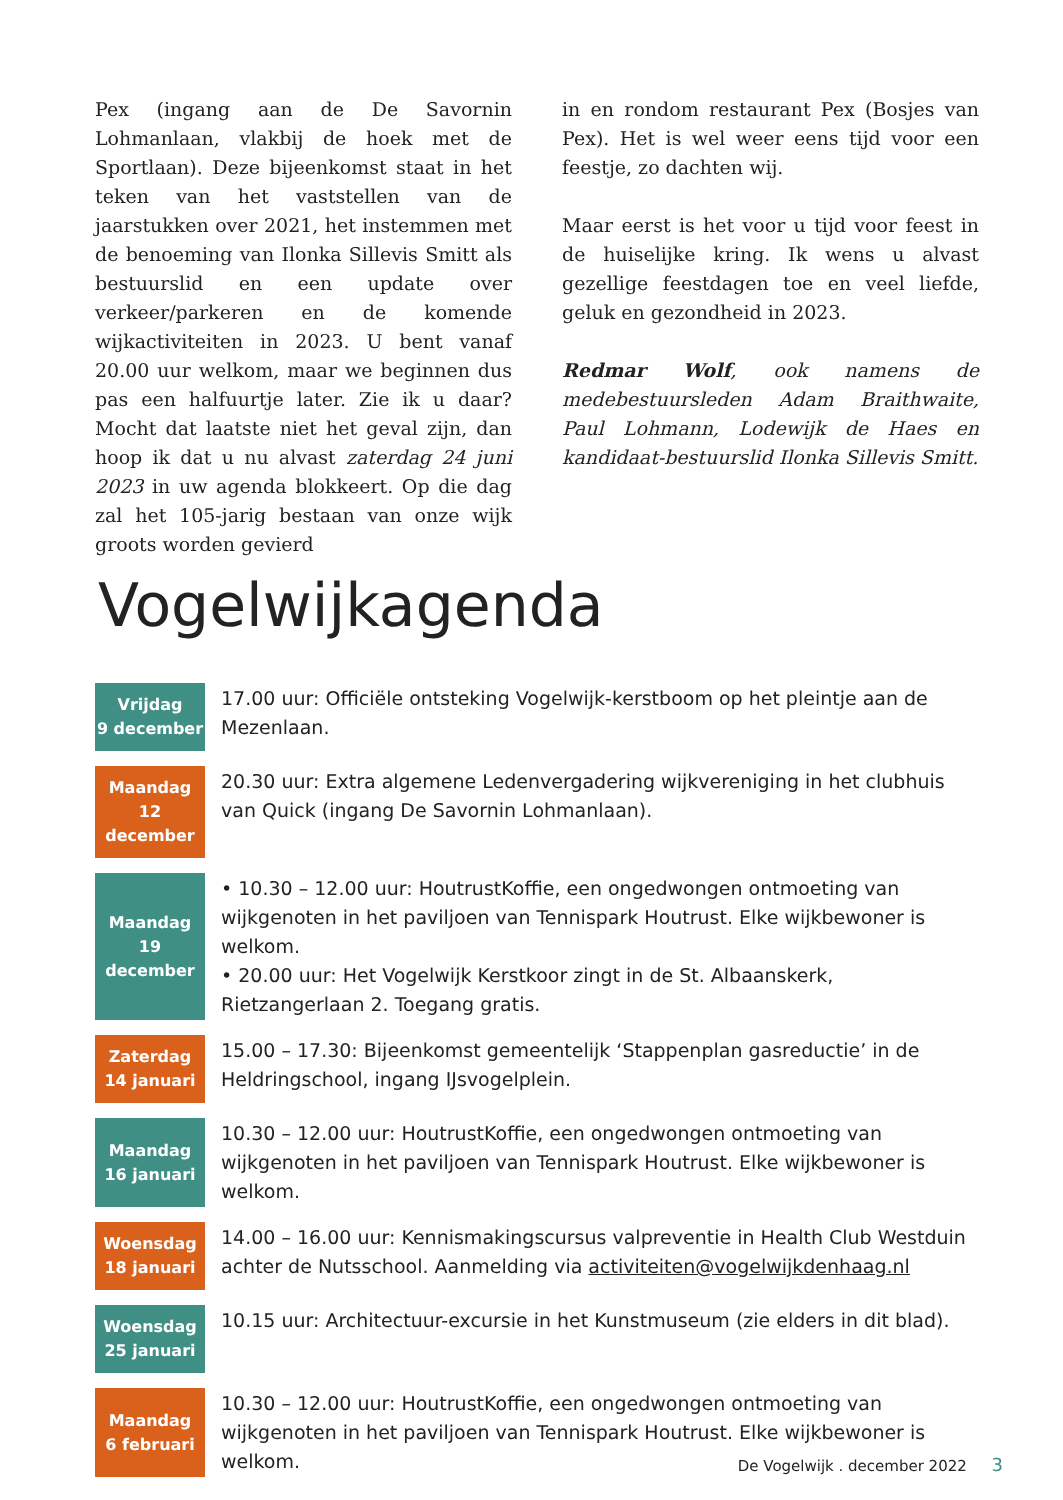Pex (ingang aan de De Savornin Lohmanlaan, vlakbij de hoek met de Sportlaan). Deze bijeenkomst staat in het teken van het vaststellen van de jaarstukken over 2021, het instemmen met de benoeming van Ilonka Sillevis Smitt als bestuurslid en een update over verkeer/parkeren en de komende wijkactiviteiten in 2023. U bent vanaf 20.00 uur welkom, maar we beginnen dus pas een halfuurtje later. Zie ik u daar? Mocht dat laatste niet het geval zijn, dan hoop ik dat u nu alvast zaterdag 24 juni 2023 in uw agenda blokkeert. Op die dag zal het 105-jarig bestaan van onze wijk groots worden gevierd
in en rondom restaurant Pex (Bosjes van Pex). Het is wel weer eens tijd voor een feestje, zo dachten wij.
Maar eerst is het voor u tijd voor feest in de huiselijke kring. Ik wens u alvast gezellige feestdagen toe en veel liefde, geluk en gezondheid in 2023.
Redmar Wolf, ook namens de medebestuursleden Adam Braithwaite, Paul Lohmann, Lodewijk de Haes en kandidaat-bestuurslid Ilonka Sillevis Smitt.
Vogelwijkagenda
| Vrijdag 9 december | 17.00 uur: Officiële ontsteking Vogelwijk-kerstboom op het pleintje aan de Mezenlaan. |
| Maandag 12 december | 20.30 uur: Extra algemene Ledenvergadering wijkvereniging in het clubhuis van Quick (ingang De Savornin Lohmanlaan). |
| Maandag 19 december | • 10.30 – 12.00 uur: HoutrustKoffie, een ongedwongen ontmoeting van wijkgenoten in het paviljoen van Tennispark Houtrust. Elke wijkbewoner is welkom. • 20.00 uur: Het Vogelwijk Kerstkoor zingt in de St. Albaanskerk, Rietzangerlaan 2. Toegang gratis. |
| Zaterdag 14 januari | 15.00 – 17.30: Bijeenkomst gemeentelijk ‘Stappenplan gasreductie’ in de Heldringschool, ingang IJsvogelplein. |
| Maandag 16 januari | 10.30 – 12.00 uur: HoutrustKoffie, een ongedwongen ontmoeting van wijkgenoten in het paviljoen van Tennispark Houtrust. Elke wijkbewoner is welkom. |
| Woensdag 18 januari | 14.00 – 16.00 uur: Kennismakingscursus valpreventie in Health Club Westduin achter de Nutsschool. Aanmelding via activiteiten@vogelwijkdenhaag.nl |
| Woensdag 25 januari | 10.15 uur: Architectuur-excursie in het Kunstmuseum (zie elders in dit blad). |
| Maandag 6 februari | 10.30 – 12.00 uur: HoutrustKoffie, een ongedwongen ontmoeting van wijkgenoten in het paviljoen van Tennispark Houtrust. Elke wijkbewoner is welkom. |
De Vogelwijk . december 2022 3